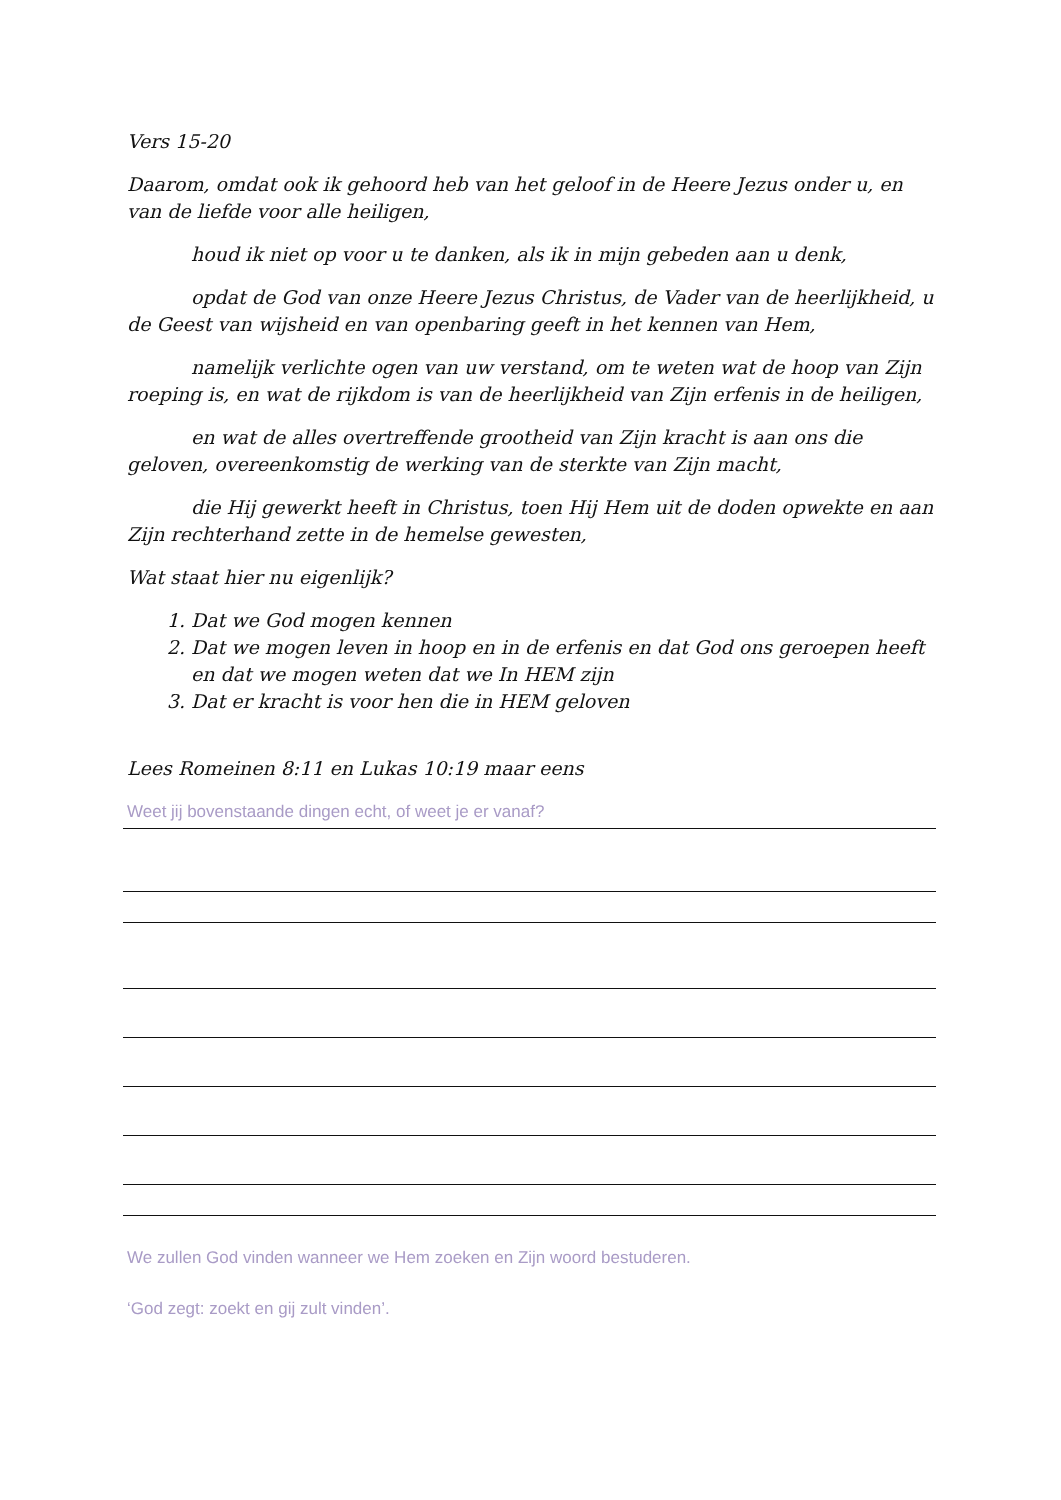Vers 15-20
Daarom, omdat ook ik gehoord heb van het geloof in de Heere Jezus onder u, en van de liefde voor alle heiligen,
houd ik niet op voor u te danken, als ik in mijn gebeden aan u denk,
opdat de God van onze Heere Jezus Christus, de Vader van de heerlijkheid, u de Geest van wijsheid en van openbaring geeft in het kennen van Hem,
namelijk verlichte ogen van uw verstand, om te weten wat de hoop van Zijn roeping is, en wat de rijkdom is van de heerlijkheid van Zijn erfenis in de heiligen,
en wat de alles overtreffende grootheid van Zijn kracht is aan ons die geloven, overeenkomstig de werking van de sterkte van Zijn macht,
die Hij gewerkt heeft in Christus, toen Hij Hem uit de doden opwekte en aan Zijn rechterhand zette in de hemelse gewesten,
Wat staat hier nu eigenlijk?
1. Dat we God mogen kennen
2. Dat we mogen leven in hoop en in de erfenis en dat God ons geroepen heeft en dat we mogen weten dat we In HEM zijn
3. Dat er kracht is voor hen die in HEM geloven
Lees Romeinen 8:11 en Lukas 10:19 maar eens
Weet jij bovenstaande dingen echt, of weet je er vanaf?
We zullen God vinden wanneer we Hem zoeken en Zijn woord bestuderen.
‘God zegt: zoekt en gij zult vinden’.